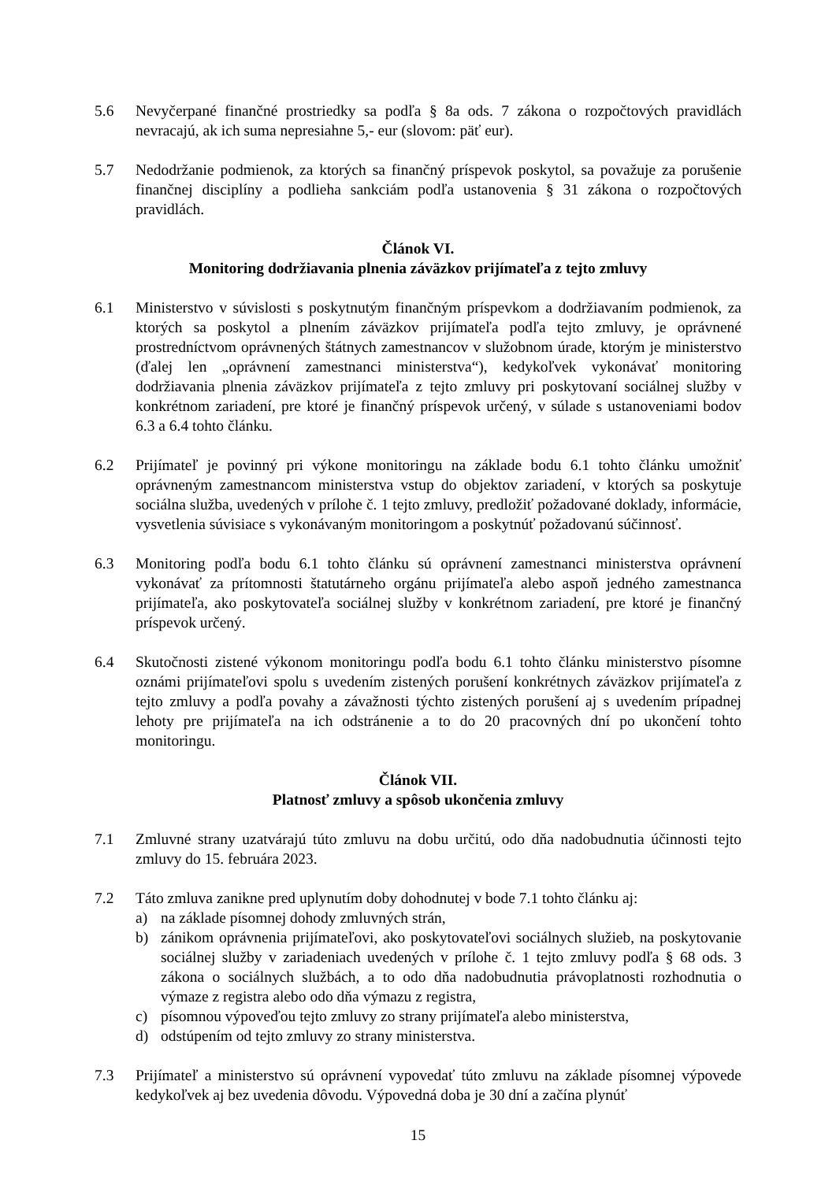5.6 Nevyčerpané finančné prostriedky sa podľa § 8a ods. 7 zákona o rozpočtových pravidlách nevracajú, ak ich suma nepresiahne 5,- eur (slovom: päť eur).
5.7 Nedodržanie podmienok, za ktorých sa finančný príspevok poskytol, sa považuje za porušenie finančnej disciplíny a podlieha sankciám podľa ustanovenia § 31 zákona o rozpočtových pravidlách.
Článok VI.
Monitoring dodržiavania plnenia záväzkov prijímateľa z tejto zmluvy
6.1 Ministerstvo v súvislosti s poskytnutým finančným príspevkom a dodržiavaním podmienok, za ktorých sa poskytol a plnením záväzkov prijímateľa podľa tejto zmluvy, je oprávnené prostredníctvom oprávnených štátnych zamestnancov v služobnom úrade, ktorým je ministerstvo (ďalej len „oprávnení zamestnanci ministerstva“), kedykoľvek vykonávať monitoring dodržiavania plnenia záväzkov prijímateľa z tejto zmluvy pri poskytovaní sociálnej služby v konkrétnom zariadení, pre ktoré je finančný príspevok určený, v súlade s ustanoveniami bodov 6.3 a 6.4 tohto článku.
6.2 Prijímateľ je povinný pri výkone monitoringu na základe bodu 6.1 tohto článku umožniť oprávneným zamestnancom ministerstva vstup do objektov zariadení, v ktorých sa poskytuje sociálna služba, uvedených v prílohe č. 1 tejto zmluvy, predložiť požadované doklady, informácie, vysvetlenia súvisiace s vykonávaným monitoringom a poskytnúť požadovanú súčinnosť.
6.3 Monitoring podľa bodu 6.1 tohto článku sú oprávnení zamestnanci ministerstva oprávnení vykonávať za prítomnosti štatutárneho orgánu prijímateľa alebo aspoň jedného zamestnanca prijímateľa, ako poskytovateľa sociálnej služby v konkrétnom zariadení, pre ktoré je finančný príspevok určený.
6.4 Skutočnosti zistené výkonom monitoringu podľa bodu 6.1 tohto článku ministerstvo písomne oznámi prijímateľovi spolu s uvedením zistených porušení konkrétnych záväzkov prijímateľa z tejto zmluvy a podľa povahy a závažnosti týchto zistených porušení aj s uvedením prípadnej lehoty pre prijímateľa na ich odstránenie a to do 20 pracovných dní po ukončení tohto monitoringu.
Článok VII.
Platnosť zmluvy a spôsob ukončenia zmluvy
7.1 Zmluvné strany uzatvárajú túto zmluvu na dobu určitú, odo dňa nadobudnutia účinnosti tejto zmluvy do 15. februára 2023.
7.2 Táto zmluva zanikne pred uplynutím doby dohodnutej v bode 7.1 tohto článku aj:
a) na základe písomnej dohody zmluvných strán,
b) zánikom oprávnenia prijímateľovi, ako poskytovateľovi sociálnych služieb, na poskytovanie sociálnej služby v zariadeniach uvedených v prílohe č. 1 tejto zmluvy podľa § 68 ods. 3 zákona o sociálnych službách, a to odo dňa nadobudnutia právoplatnosti rozhodnutia o výmaze z registra alebo odo dňa výmazu z registra,
c) písomnou výpoveďou tejto zmluvy zo strany prijímateľa alebo ministerstva,
d) odstúpením od tejto zmluvy zo strany ministerstva.
7.3 Prijímateľ a ministerstvo sú oprávnení vypovedať túto zmluvu na základe písomnej výpovede kedykoľvek aj bez uvedenia dôvodu. Výpovedná doba je 30 dní a začína plynúť
15